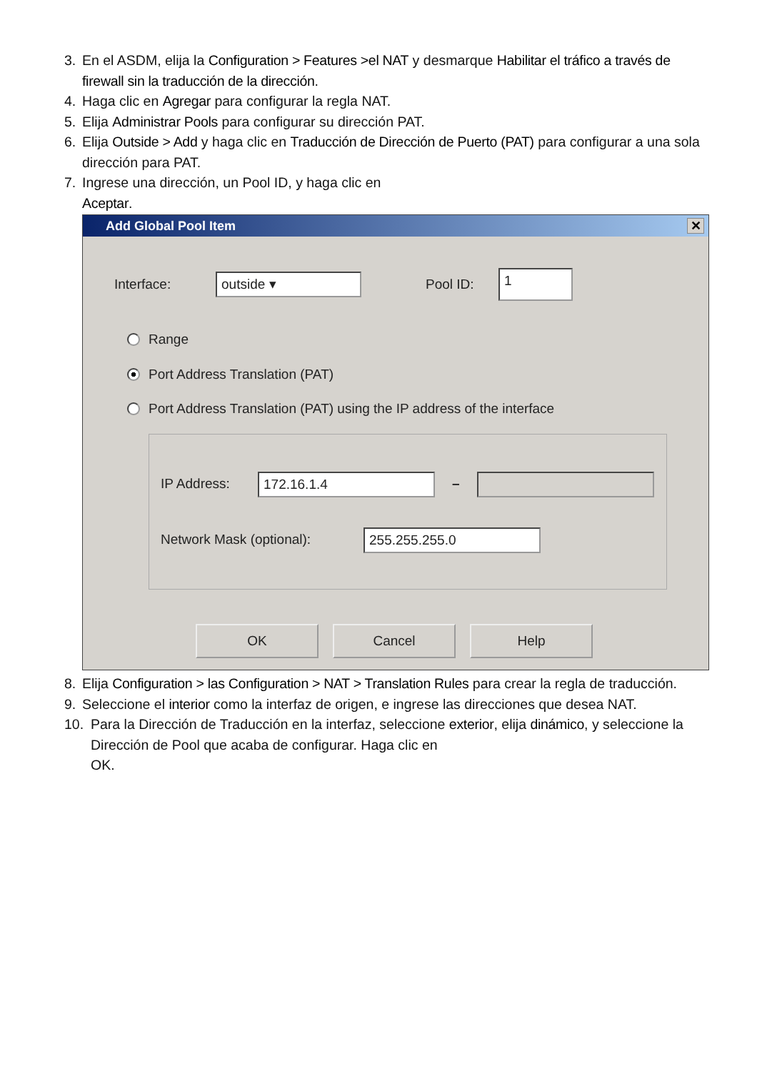3. En el ASDM, elija la Configuration > Features >el NAT y desmarque Habilitar el tráfico a través de firewall sin la traducción de la dirección.
4. Haga clic en Agregar para configurar la regla NAT.
5. Elija Administrar Pools para configurar su dirección PAT.
6. Elija Outside > Add y haga clic en Traducción de Dirección de Puerto (PAT) para configurar a una sola dirección para PAT.
7. Ingrese una dirección, un Pool ID, y haga clic en
Aceptar.
Add Global Pool Item ✕
Interface: outside ▾ Pool ID: 1
Range
Port Address Translation (PAT)
Port Address Translation (PAT) using the IP address of the interface
IP Address: 172.16.1.4 –
Network Mask (optional): 255.255.255.0
OK Cancel Help
8. Elija Configuration > las Configuration > NAT > Translation Rules para crear la regla de traducción.
9. Seleccione el interior como la interfaz de origen, e ingrese las direcciones que desea NAT.
10. Para la Dirección de Traducción en la interfaz, seleccione exterior, elija dinámico, y seleccione la Dirección de Pool que acaba de configurar. Haga clic en
OK.